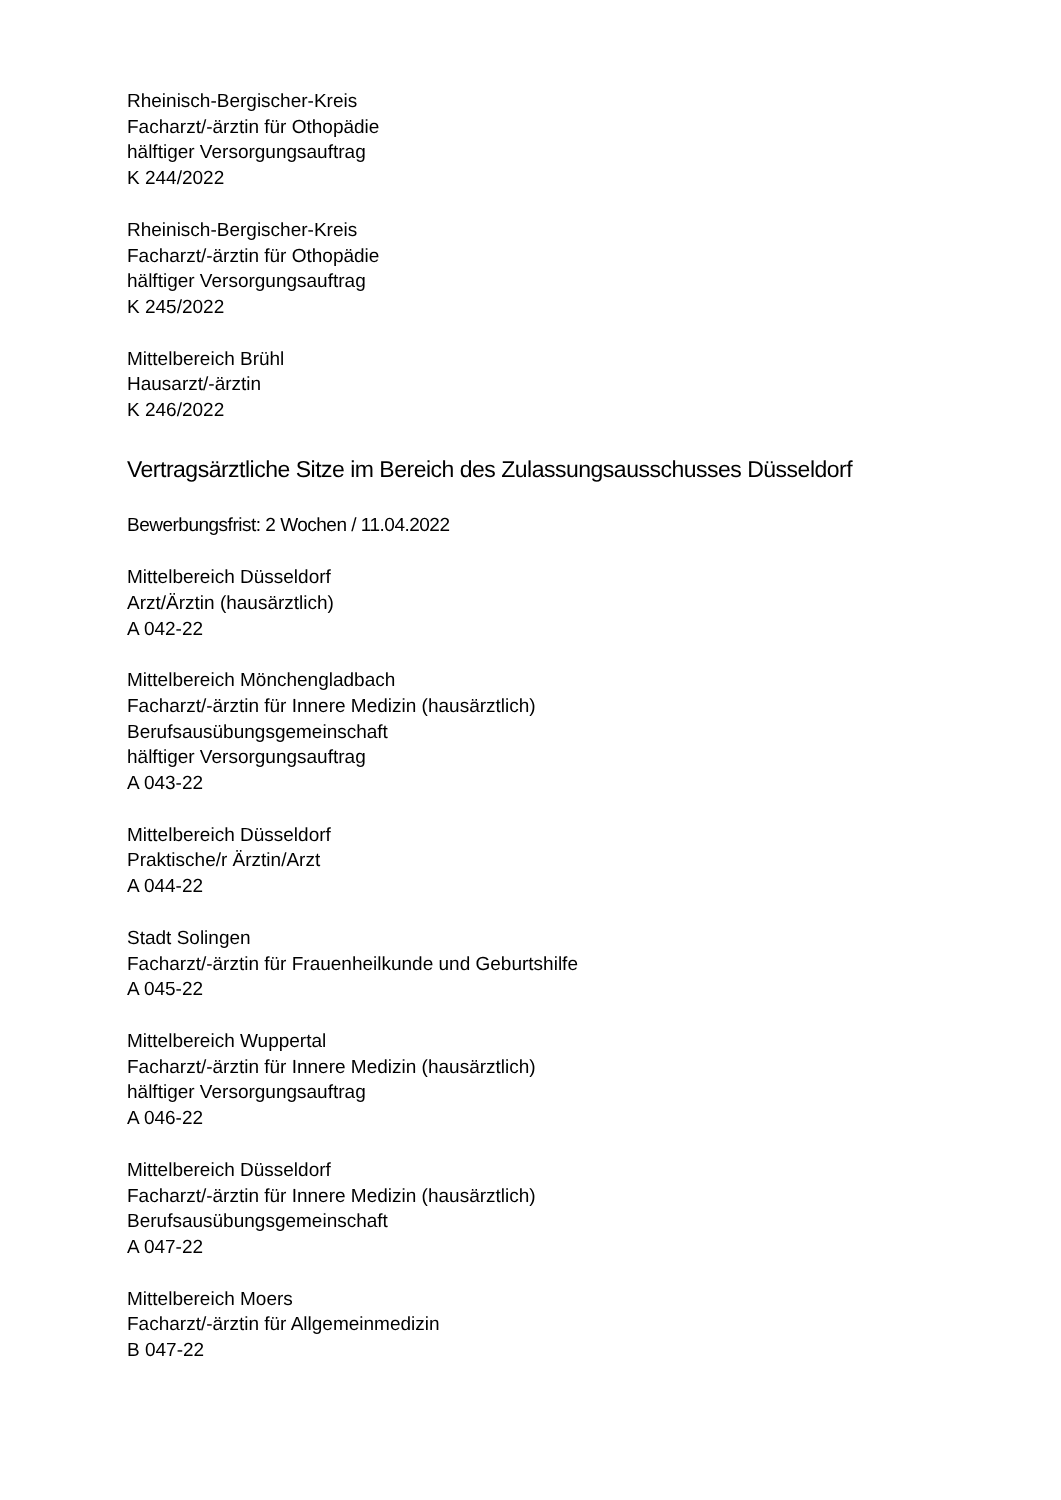Rheinisch-Bergischer-Kreis
Facharzt/-ärztin für Othopädie
hälftiger Versorgungsauftrag
K 244/2022
Rheinisch-Bergischer-Kreis
Facharzt/-ärztin für Othopädie
hälftiger Versorgungsauftrag
K 245/2022
Mittelbereich Brühl
Hausarzt/-ärztin
K 246/2022
Vertragsärztliche Sitze im Bereich des Zulassungsausschusses Düsseldorf
Bewerbungsfrist: 2 Wochen / 11.04.2022
Mittelbereich Düsseldorf
Arzt/Ärztin (hausärztlich)
A 042-22
Mittelbereich Mönchengladbach
Facharzt/-ärztin für Innere Medizin (hausärztlich)
Berufsausübungsgemeinschaft
hälftiger Versorgungsauftrag
A 043-22
Mittelbereich Düsseldorf
Praktische/r Ärztin/Arzt
A 044-22
Stadt Solingen
Facharzt/-ärztin für Frauenheilkunde und Geburtshilfe
A 045-22
Mittelbereich Wuppertal
Facharzt/-ärztin für Innere Medizin (hausärztlich)
hälftiger Versorgungsauftrag
A 046-22
Mittelbereich Düsseldorf
Facharzt/-ärztin für Innere Medizin (hausärztlich)
Berufsausübungsgemeinschaft
A 047-22
Mittelbereich Moers
Facharzt/-ärztin für Allgemeinmedizin
B 047-22